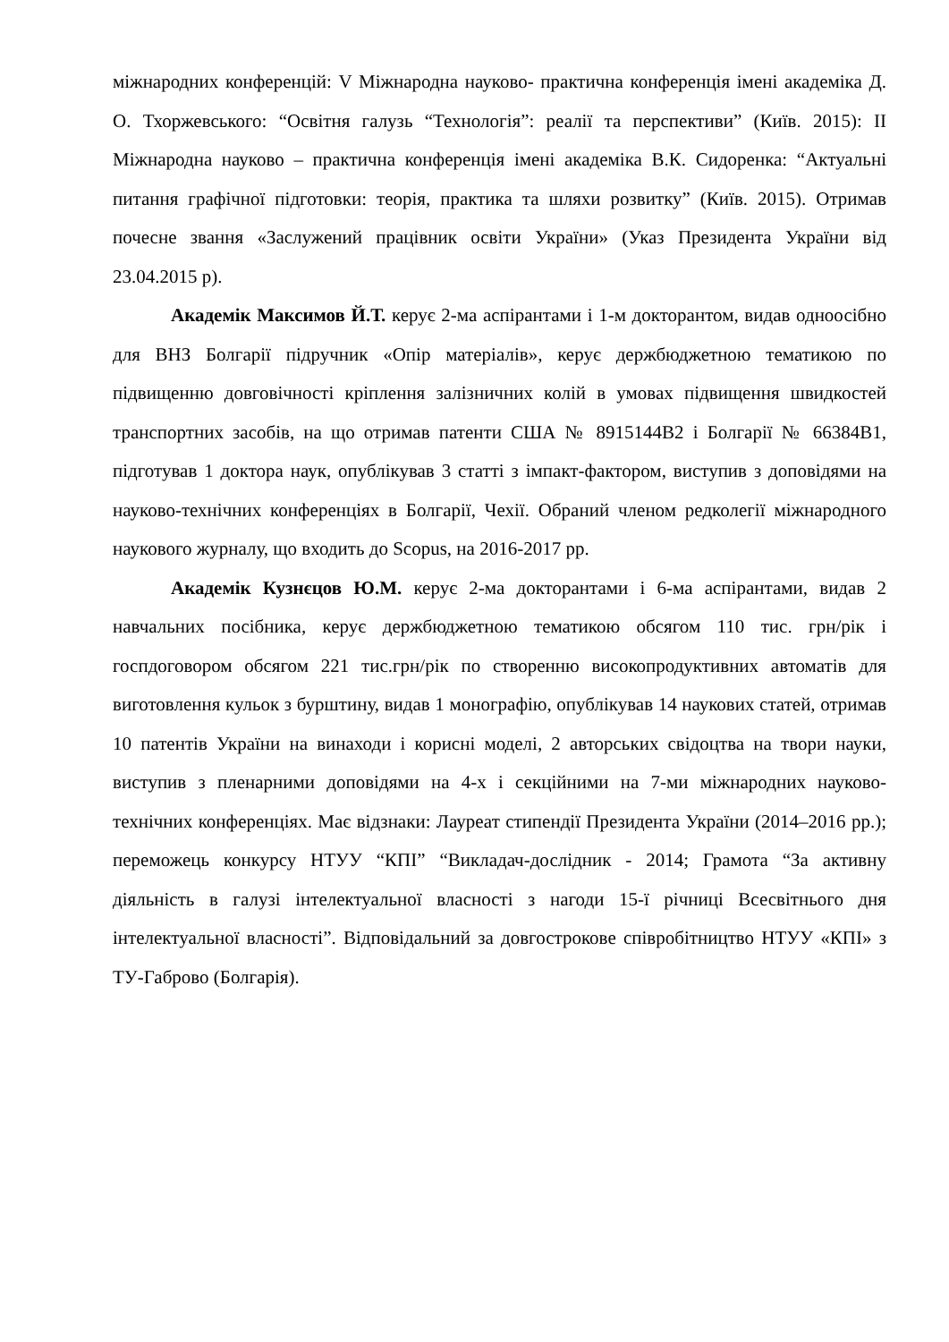міжнародних конференцій: V Міжнародна науково- практична конференція імені академіка Д. О. Тхоржевського: “Освітня галузь “Технологія”: реалії та перспективи” (Київ. 2015): ІІ Міжнародна науково – практична конференція імені академіка В.К. Сидоренка: “Актуальні питання графічної підготовки: теорія, практика та шляхи розвитку” (Київ. 2015). Отримав почесне звання «Заслужений працівник освіти України» (Указ Президента України від 23.04.2015 р).
Академік Максимов Й.Т. керує 2-ма аспірантами і 1-м докторантом, видав одноосібно для ВНЗ Болгарії підручник «Опір матеріалів», керує держбюджетною тематикою по підвищенню довговічності кріплення залізничних колій в умовах підвищення швидкостей транспортних засобів, на що отримав патенти США № 8915144В2 і Болгарії № 66384В1, підготував 1 доктора наук, опублікував 3 статті з імпакт-фактором, виступив з доповідями на науково-технічних конференціях в Болгарії, Чехії. Обраний членом редколегії міжнародного наукового журналу, що входить до Scopus, на 2016-2017 рр.
Академік Кузнєцов Ю.М. керує 2-ма докторантами і 6-ма аспірантами, видав 2 навчальних посібника, керує держбюджетною тематикою обсягом 110 тис. грн/рік і госпдоговором обсягом 221 тис.грн/рік по створенню високопродуктивних автоматів для виготовлення кульок з бурштину, видав 1 монографію, опублікував 14 наукових статей, отримав 10 патентів України на винаходи і корисні моделі, 2 авторських свідоцтва на твори науки, виступив з пленарними доповідями на 4-х і секційними на 7-ми міжнародних науково-технічних конференціях. Має відзнаки: Лауреат стипендії Президента України (2014–2016 рр.); переможець конкурсу НТУУ “КПІ” “Викладач-дослідник - 2014; Грамота “За активну діяльність в галузі інтелектуальної власності з нагоди 15-ї річниці Всесвітнього дня інтелектуальної власності”. Відповідальний за довгострокове співробітництво НТУУ «КПІ» з ТУ-Габрово (Болгарія).